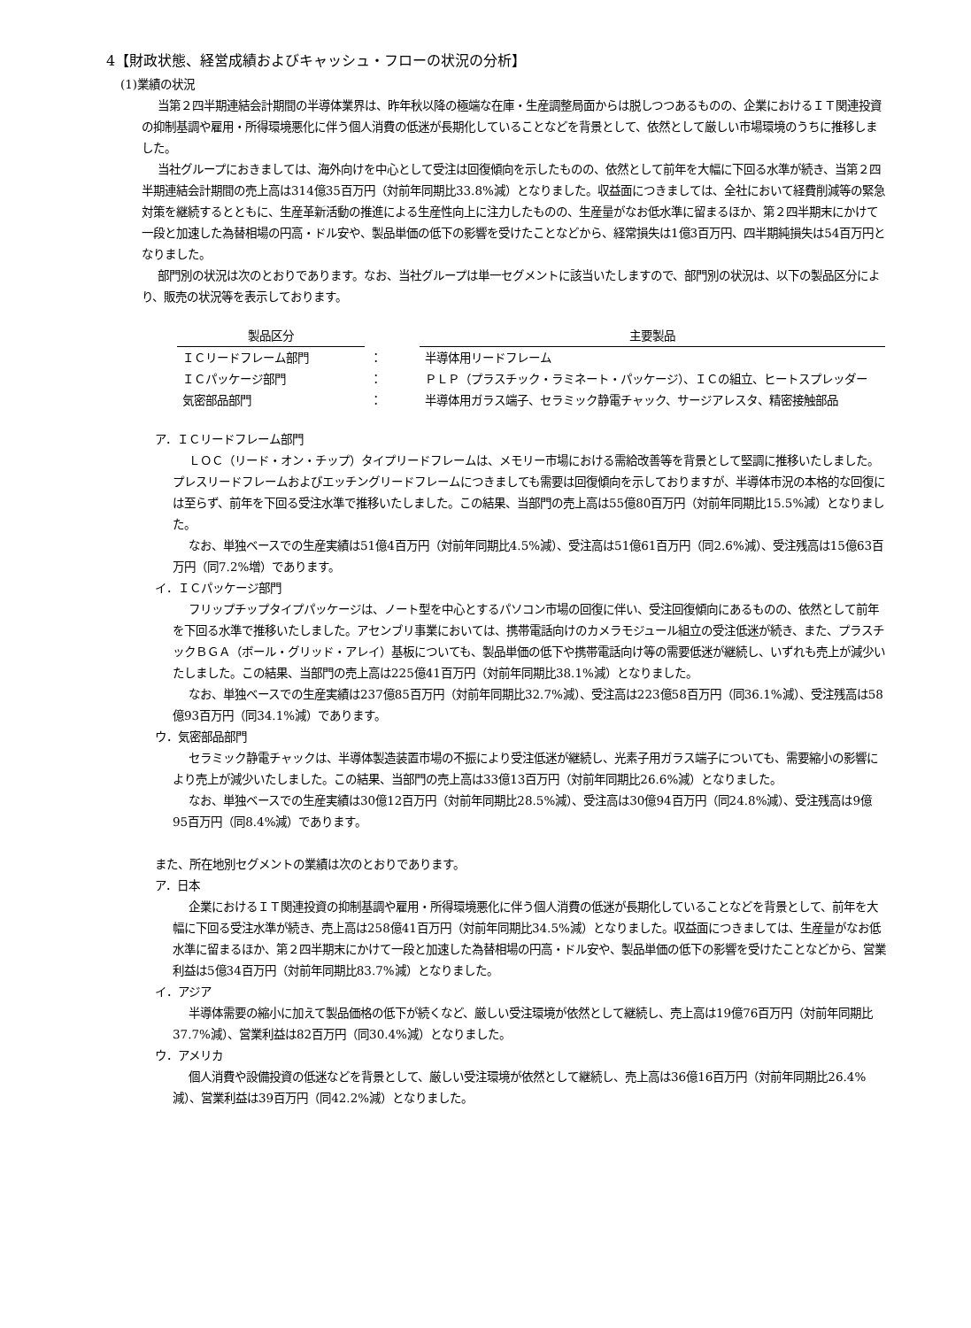4【財政状態、経営成績およびキャッシュ・フローの状況の分析】
(1)業績の状況
当第２四半期連結会計期間の半導体業界は、昨年秋以降の極端な在庫・生産調整局面からは脱しつつあるものの、企業におけるＩＴ関連投資の抑制基調や雇用・所得環境悪化に伴う個人消費の低迷が長期化していることなどを背景として、依然として厳しい市場環境のうちに推移しました。
当社グループにおきましては、海外向けを中心として受注は回復傾向を示したものの、依然として前年を大幅に下回る水準が続き、当第２四半期連結会計期間の売上高は314億35百万円（対前年同期比33.8%減）となりました。収益面につきましては、全社において経費削減等の緊急対策を継続するとともに、生産革新活動の推進による生産性向上に注力したものの、生産量がなお低水準に留まるほか、第２四半期末にかけて一段と加速した為替相場の円高・ドル安や、製品単価の低下の影響を受けたことなどから、経常損失は1億3百万円、四半期純損失は54百万円となりました。
部門別の状況は次のとおりであります。なお、当社グループは単一セグメントに該当いたしますので、部門別の状況は、以下の製品区分により、販売の状況等を表示しております。
| 製品区分 | | 主要製品 |
| --- | --- | --- |
| ＩＣリードフレーム部門 | ： | 半導体用リードフレーム |
| ＩＣパッケージ部門 | ： | ＰＬＰ（プラスチック・ラミネート・パッケージ）、ＩＣの組立、ヒートスプレッダー |
| 気密部品部門 | ： | 半導体用ガラス端子、セラミック静電チャック、サージアレスタ、精密接触部品 |
ア．ＩＣリードフレーム部門
ＬＯＣ（リード・オン・チップ）タイプリードフレームは、メモリー市場における需給改善等を背景として堅調に推移いたしました。プレスリードフレームおよびエッチングリードフレームにつきましても需要は回復傾向を示しておりますが、半導体市況の本格的な回復には至らず、前年を下回る受注水準で推移いたしました。この結果、当部門の売上高は55億80百万円（対前年同期比15.5%減）となりました。
なお、単独ベースでの生産実績は51億4百万円（対前年同期比4.5%減）、受注高は51億61百万円（同2.6%減）、受注残高は15億63百万円（同7.2%増）であります。
イ．ＩＣパッケージ部門
フリップチップタイプパッケージは、ノート型を中心とするパソコン市場の回復に伴い、受注回復傾向にあるものの、依然として前年を下回る水準で推移いたしました。アセンブリ事業においては、携帯電話向けのカメラモジュール組立の受注低迷が続き、また、プラスチックＢＧＡ（ボール・グリッド・アレイ）基板についても、製品単価の低下や携帯電話向け等の需要低迷が継続し、いずれも売上が減少いたしました。この結果、当部門の売上高は225億41百万円（対前年同期比38.1%減）となりました。
なお、単独ベースでの生産実績は237億85百万円（対前年同期比32.7%減）、受注高は223億58百万円（同36.1%減）、受注残高は58億93百万円（同34.1%減）であります。
ウ．気密部品部門
セラミック静電チャックは、半導体製造装置市場の不振により受注低迷が継続し、光素子用ガラス端子についても、需要縮小の影響により売上が減少いたしました。この結果、当部門の売上高は33億13百万円（対前年同期比26.6%減）となりました。
なお、単独ベースでの生産実績は30億12百万円（対前年同期比28.5%減）、受注高は30億94百万円（同24.8%減）、受注残高は9億95百万円（同8.4%減）であります。
また、所在地別セグメントの業績は次のとおりであります。
ア．日本
企業におけるＩＴ関連投資の抑制基調や雇用・所得環境悪化に伴う個人消費の低迷が長期化していることなどを背景として、前年を大幅に下回る受注水準が続き、売上高は258億41百万円（対前年同期比34.5%減）となりました。収益面につきましては、生産量がなお低水準に留まるほか、第２四半期末にかけて一段と加速した為替相場の円高・ドル安や、製品単価の低下の影響を受けたことなどから、営業利益は5億34百万円（対前年同期比83.7%減）となりました。
イ．アジア
半導体需要の縮小に加えて製品価格の低下が続くなど、厳しい受注環境が依然として継続し、売上高は19億76百万円（対前年同期比37.7%減）、営業利益は82百万円（同30.4%減）となりました。
ウ．アメリカ
個人消費や設備投資の低迷などを背景として、厳しい受注環境が依然として継続し、売上高は36億16百万円（対前年同期比26.4%減）、営業利益は39百万円（同42.2%減）となりました。